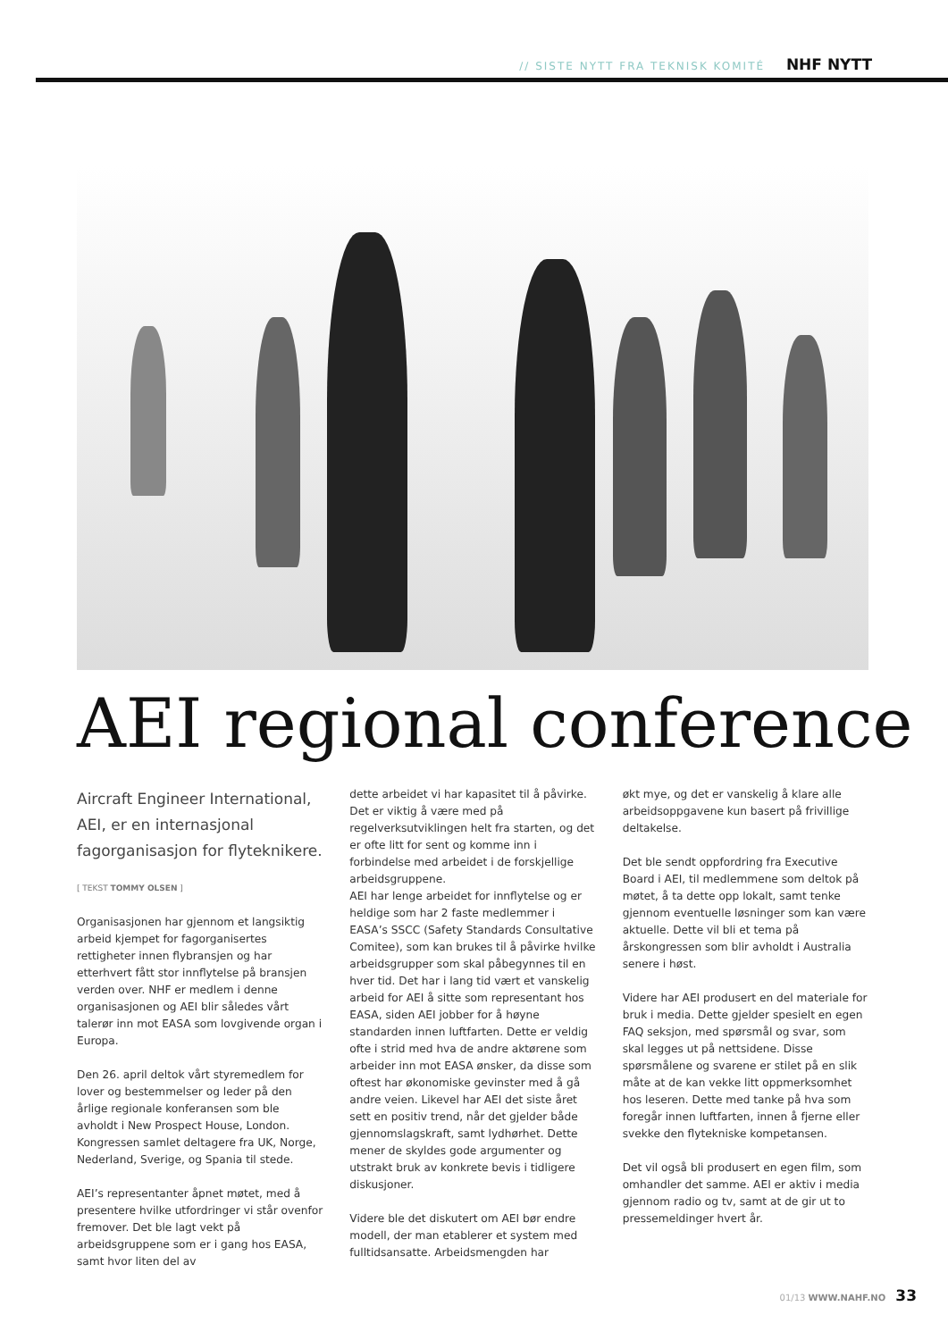// SISTE NYTT FRA TEKNISK KOMITÉ NHF NYTT
AEI regional conference
Aircraft Engineer International, AEI, er en internasjonal fagorganisasjon for flyteknikere.
[ TEKST TOMMY OLSEN ]
Organisasjonen har gjennom et langsiktig arbeid kjempet for fagorganisertes rettigheter innen flybransjen og har etterhvert fått stor innflytelse på bransjen verden over. NHF er medlem i denne organisasjonen og AEI blir således vårt talerør inn mot EASA som lovgivende organ i Europa.
Den 26. april deltok vårt styremedlem for lover og bestemmelser og leder på den årlige regionale konferansen som ble avholdt i New Prospect House, London. Kongressen samlet deltagere fra UK, Norge, Nederland, Sverige, og Spania til stede.
AEI’s representanter åpnet møtet, med å presentere hvilke utfordringer vi står ovenfor fremover. Det ble lagt vekt på arbeidsgruppene som er i gang hos EASA, samt hvor liten del av
dette arbeidet vi har kapasitet til å påvirke. Det er viktig å være med på regelverksutviklingen helt fra starten, og det er ofte litt for sent og komme inn i forbindelse med arbeidet i de forskjellige arbeidsgruppene.
AEI har lenge arbeidet for innflytelse og er heldige som har 2 faste medlemmer i EASA’s SSCC (Safety Standards Consultative Comitee), som kan brukes til å påvirke hvilke arbeidsgrupper som skal påbegynnes til en hver tid. Det har i lang tid vært et vanskelig arbeid for AEI å sitte som representant hos EASA, siden AEI jobber for å høyne standarden innen luftfarten. Dette er veldig ofte i strid med hva de andre aktørene som arbeider inn mot EASA ønsker, da disse som oftest har økonomiske gevinster med å gå andre veien. Likevel har AEI det siste året sett en positiv trend, når det gjelder både gjennomslagskraft, samt lydhørhet. Dette mener de skyldes gode argumenter og utstrakt bruk av konkrete bevis i tidligere diskusjoner.
Videre ble det diskutert om AEI bør endre modell, der man etablerer et system med fulltidsansatte. Arbeidsmengden har
økt mye, og det er vanskelig å klare alle arbeidsoppgavene kun basert på frivillige deltakelse.
Det ble sendt oppfordring fra Executive Board i AEI, til medlemmene som deltok på møtet, å ta dette opp lokalt, samt tenke gjennom eventuelle løsninger som kan være aktuelle. Dette vil bli et tema på årskongressen som blir avholdt i Australia senere i høst.
Videre har AEI produsert en del materiale for bruk i media. Dette gjelder spesielt en egen FAQ seksjon, med spørsmål og svar, som skal legges ut på nettsidene. Disse spørsmålene og svarene er stilet på en slik måte at de kan vekke litt oppmerksomhet hos leseren. Dette med tanke på hva som foregår innen luftfarten, innen å fjerne eller svekke den flytekniske kompetansen.
Det vil også bli produsert en egen film, som omhandler det samme. AEI er aktiv i media gjennom radio og tv, samt at de gir ut to pressemeldinger hvert år.
01/13 WWW.NAHF.NO 33